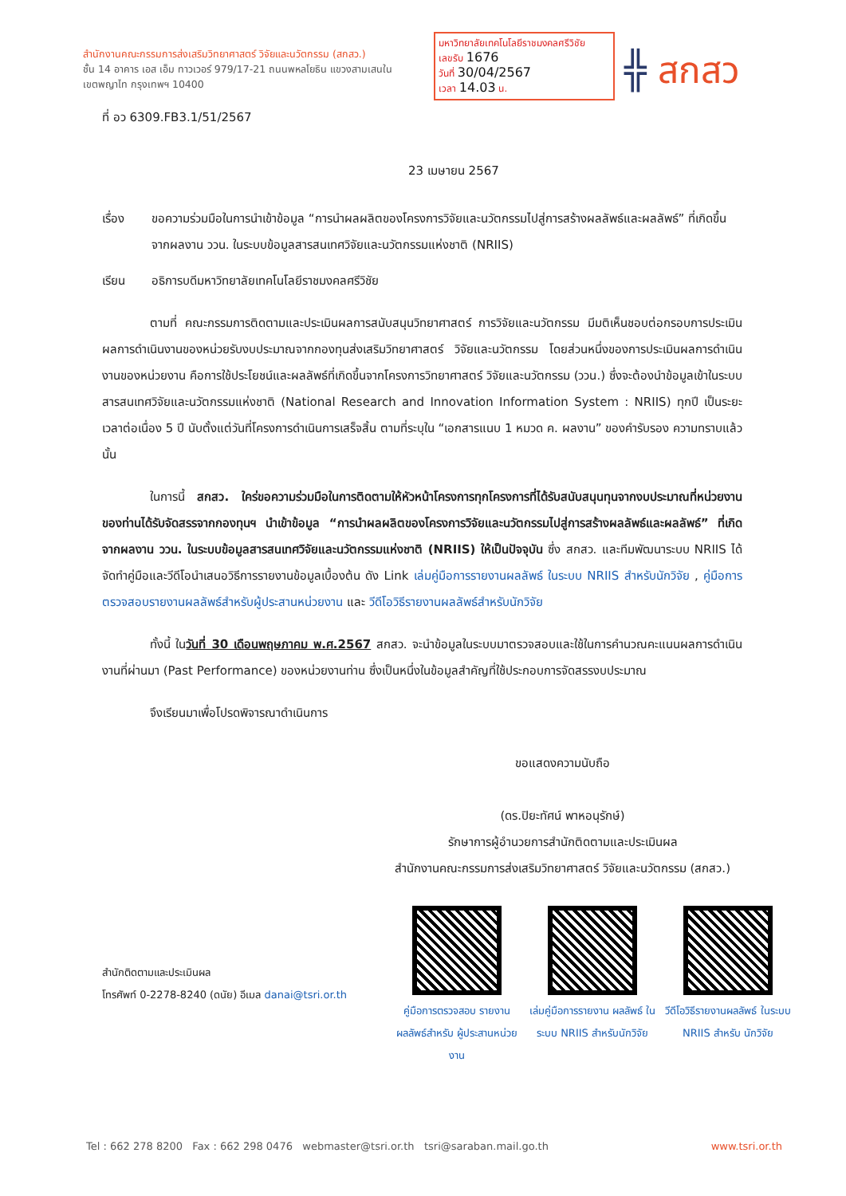สำนักงานคณะกรรมการส่งเสริมวิทยาศาสตร์ วิจัยและนวัตกรรม (สกสว.)
ชั้น 14 อาคาร เอส เอ็ม ทาวเวอร์ 979/17-21 ถนนพหลโยธิน แขวงสามเสนใน
เขตพญาไท กรุงเทพฯ 10400
มหาวิทยาลัยเทคโนโลยีราชมงคลศรีวิชัย
เลขรับ 1676
วันที่ 30/04/2567
เวลา 14.03 น.
╬ สกสว
ที่ อว 6309.FB3.1/51/2567
23 เมษายน 2567
เรื่อง ขอความร่วมมือในการนำเข้าข้อมูล “การนำผลผลิตของโครงการวิจัยและนวัตกรรมไปสู่การสร้างผลลัพธ์และผลลัพธ์” ที่เกิดขึ้นจากผลงาน ววน. ในระบบข้อมูลสารสนเทศวิจัยและนวัตกรรมแห่งชาติ (NRIIS)
เรียน อธิการบดีมหาวิทยาลัยเทคโนโลยีราชมงคลศรีวิชัย
    ตามที่ คณะกรรมการติดตามและประเมินผลการสนับสนุนวิทยาศาสตร์ การวิจัยและนวัตกรรม มีมติเห็นชอบต่อกรอบการประเมินผลการดำเนินงานของหน่วยรับงบประมาณจากกองทุนส่งเสริมวิทยาศาสตร์ วิจัยและนวัตกรรม โดยส่วนหนึ่งของการประเมินผลการดำเนินงานของหน่วยงาน คือการใช้ประโยชน์และผลลัพธ์ที่เกิดขึ้นจากโครงการวิทยาศาสตร์ วิจัยและนวัตกรรม (ววน.) ซึ่งจะต้องนำข้อมูลเข้าในระบบสารสนเทศวิจัยและนวัตกรรมแห่งชาติ (National Research and Innovation Information System : NRIIS) ทุกปี เป็นระยะเวลาต่อเนื่อง 5 ปี นับตั้งแต่วันที่โครงการดำเนินการเสร็จสิ้น ตามที่ระบุใน “เอกสารแนบ 1 หมวด ค. ผลงาน” ของคำรับรอง ความทราบแล้วนั้น
    ในการนี้ สกสว. ใคร่ขอความร่วมมือในการติดตามให้หัวหน้าโครงการทุกโครงการที่ได้รับสนับสนุนทุนจากงบประมาณที่หน่วยงานของท่านได้รับจัดสรรจากกองทุนฯ นำเข้าข้อมูล “การนำผลผลิตของโครงการวิจัยและนวัตกรรมไปสู่การสร้างผลลัพธ์และผลลัพธ์” ที่เกิดจากผลงาน ววน. ในระบบข้อมูลสารสนเทศวิจัยและนวัตกรรมแห่งชาติ (NRIIS) ให้เป็นปัจจุบัน ซึ่ง สกสว. และทีมพัฒนาระบบ NRIIS ได้จัดทำคู่มือและวีดีโอนำเสนอวิธีการรายงานข้อมูลเบื้องต้น ดัง Link เล่มคู่มือการรายงานผลลัพธ์ ในระบบ NRIIS สำหรับนักวิจัย , คู่มือการตรวจสอบรายงานผลลัพธ์สำหรับผู้ประสานหน่วยงาน และ วีดีโอวิธีรายงานผลลัพธ์สำหรับนักวิจัย
    ทั้งนี้ ในวันที่ 30 เดือนพฤษภาคม พ.ศ.2567 สกสว. จะนำข้อมูลในระบบมาตรวจสอบและใช้ในการคำนวณคะแนนผลการดำเนินงานที่ผ่านมา (Past Performance) ของหน่วยงานท่าน ซึ่งเป็นหนึ่งในข้อมูลสำคัญที่ใช้ประกอบการจัดสรรงบประมาณ
    จึงเรียนมาเพื่อโปรดพิจารณาดำเนินการ
ขอแสดงความนับถือ
(ดร.ปิยะทัศน์ พาหอนุรักษ์)
รักษาการผู้อำนวยการสำนักติดตามและประเมินผล
สำนักงานคณะกรรมการส่งเสริมวิทยาศาสตร์ วิจัยและนวัตกรรม (สกสว.)
สำนักติดตามและประเมินผล
โทรศัพท์ 0-2278-8240 (ดนัย) อีเมล danai@tsri.or.th
คู่มือการตรวจสอบ รายงานผลลัพธ์สำหรับ ผู้ประสานหน่วยงาน
เล่มคู่มือการรายงาน ผลลัพธ์ ในระบบ NRIIS สำหรับนักวิจัย
วีดีโอวิธีรายงานผลลัพธ์ ในระบบ NRIIS สำหรับ นักวิจัย
Tel : 662 278 8200 Fax : 662 298 0476 webmaster@tsri.or.th tsri@saraban.mail.go.th www.tsri.or.th